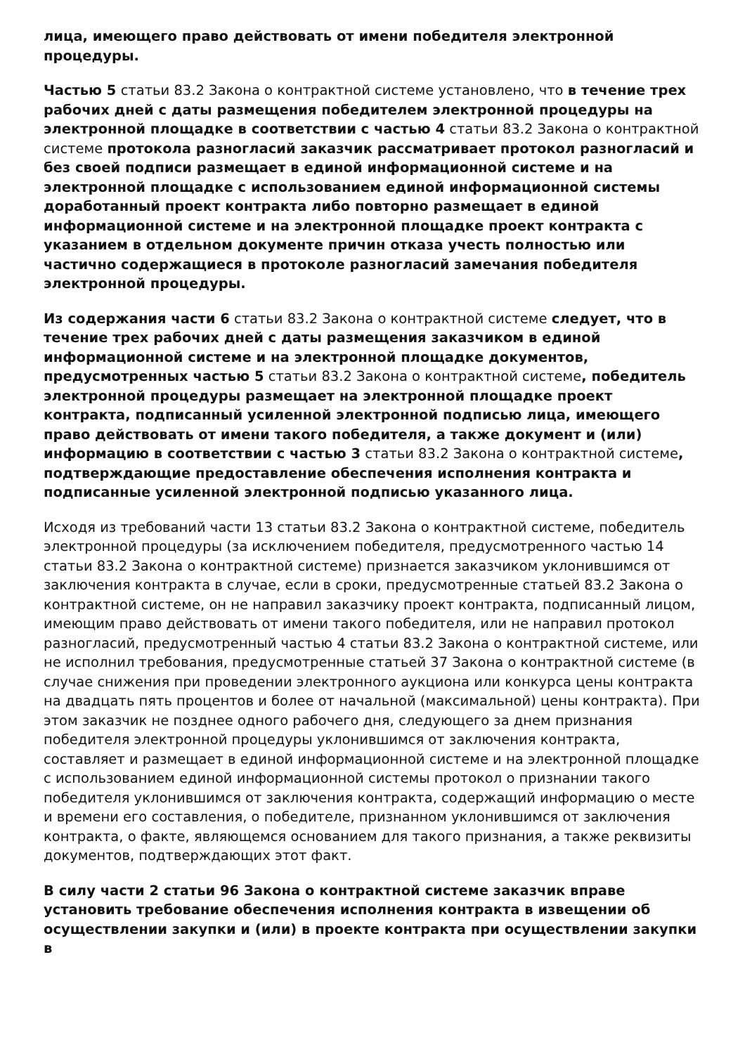лица, имеющего право действовать от имени победителя электронной процедуры.
Частью 5 статьи 83.2 Закона о контрактной системе установлено, что в течение трех рабочих дней с даты размещения победителем электронной процедуры на электронной площадке в соответствии с частью 4 статьи 83.2 Закона о контрактной системе протокола разногласий заказчик рассматривает протокол разногласий и без своей подписи размещает в единой информационной системе и на электронной площадке с использованием единой информационной системы доработанный проект контракта либо повторно размещает в единой информационной системе и на электронной площадке проект контракта с указанием в отдельном документе причин отказа учесть полностью или частично содержащиеся в протоколе разногласий замечания победителя электронной процедуры.
Из содержания части 6 статьи 83.2 Закона о контрактной системе следует, что в течение трех рабочих дней с даты размещения заказчиком в единой информационной системе и на электронной площадке документов, предусмотренных частью 5 статьи 83.2 Закона о контрактной системе, победитель электронной процедуры размещает на электронной площадке проект контракта, подписанный усиленной электронной подписью лица, имеющего право действовать от имени такого победителя, а также документ и (или) информацию в соответствии с частью 3 статьи 83.2 Закона о контрактной системе, подтверждающие предоставление обеспечения исполнения контракта и подписанные усиленной электронной подписью указанного лица.
Исходя из требований части 13 статьи 83.2 Закона о контрактной системе, победитель электронной процедуры (за исключением победителя, предусмотренного частью 14 статьи 83.2 Закона о контрактной системе) признается заказчиком уклонившимся от заключения контракта в случае, если в сроки, предусмотренные статьей 83.2 Закона о контрактной системе, он не направил заказчику проект контракта, подписанный лицом, имеющим право действовать от имени такого победителя, или не направил протокол разногласий, предусмотренный частью 4 статьи 83.2 Закона о контрактной системе, или не исполнил требования, предусмотренные статьей 37 Закона о контрактной системе (в случае снижения при проведении электронного аукциона или конкурса цены контракта на двадцать пять процентов и более от начальной (максимальной) цены контракта). При этом заказчик не позднее одного рабочего дня, следующего за днем признания победителя электронной процедуры уклонившимся от заключения контракта, составляет и размещает в единой информационной системе и на электронной площадке с использованием единой информационной системы протокол о признании такого победителя уклонившимся от заключения контракта, содержащий информацию о месте и времени его составления, о победителе, признанном уклонившимся от заключения контракта, о факте, являющемся основанием для такого признания, а также реквизиты документов, подтверждающих этот факт.
В силу части 2 статьи 96 Закона о контрактной системе заказчик вправе установить требование обеспечения исполнения контракта в извещении об осуществлении закупки и (или) в проекте контракта при осуществлении закупки в